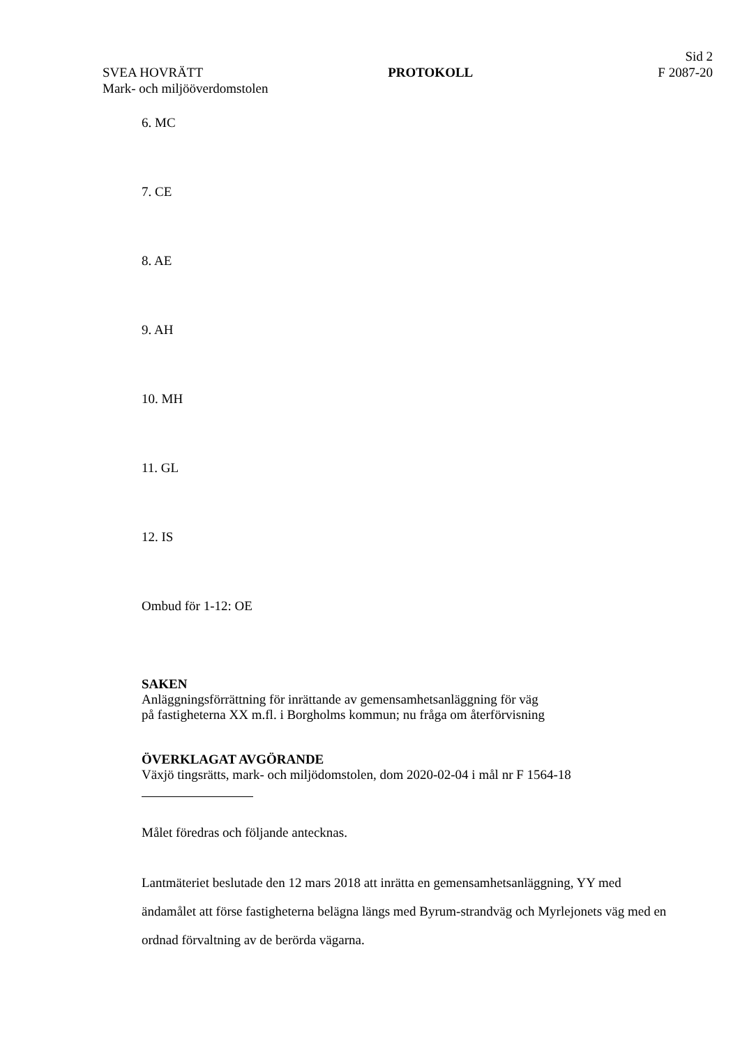Sid 2
SVEA HOVRÄTT PROTOKOLL F 2087-20
Mark- och miljööverdomstolen
6. MC
7. CE
8. AE
9. AH
10. MH
11. GL
12. IS
Ombud för 1-12: OE
SAKEN
Anläggningsförrättning för inrättande av gemensamhetsanläggning för väg
på fastigheterna XX m.fl. i Borgholms kommun; nu fråga om återförvisning
ÖVERKLAGAT AVGÖRANDE
Växjö tingsrätts, mark- och miljödomstolen, dom 2020-02-04 i mål nr F 1564-18
Målet föredras och följande antecknas.
Lantmäteriet beslutade den 12 mars 2018 att inrätta en gemensamhetsanläggning, YY med ändamålet att förse fastigheterna belägna längs med Byrum-strandväg och Myrlejonets väg med en ordnad förvaltning av de berörda vägarna.